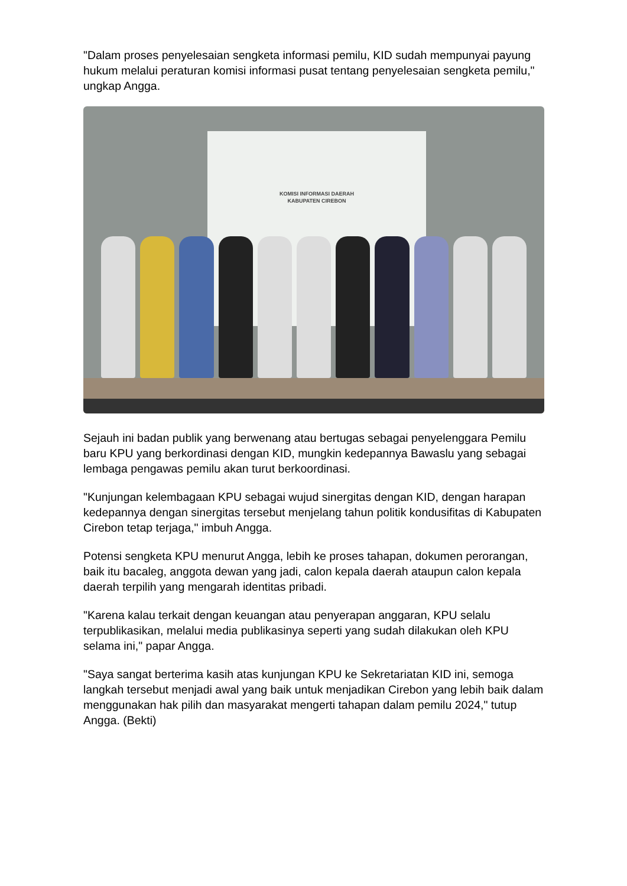"Dalam proses penyelesaian sengketa informasi pemilu, KID sudah mempunyai payung hukum melalui peraturan komisi informasi pusat tentang penyelesaian sengketa pemilu," ungkap Angga.
KOMISI INFORMASI DAERAH
KABUPATEN CIREBON
Sejauh ini badan publik yang berwenang atau bertugas sebagai penyelenggara Pemilu baru KPU yang berkordinasi dengan KID, mungkin kedepannya Bawaslu yang sebagai lembaga pengawas pemilu akan turut berkoordinasi.
"Kunjungan kelembagaan KPU sebagai wujud sinergitas dengan KID, dengan harapan kedepannya dengan sinergitas tersebut menjelang tahun politik kondusifitas di Kabupaten Cirebon tetap terjaga," imbuh Angga.
Potensi sengketa KPU menurut Angga, lebih ke proses tahapan, dokumen perorangan, baik itu bacaleg, anggota dewan yang jadi, calon kepala daerah ataupun calon kepala daerah terpilih yang mengarah identitas pribadi.
"Karena kalau terkait dengan keuangan atau penyerapan anggaran, KPU selalu terpublikasikan, melalui media publikasinya seperti yang sudah dilakukan oleh KPU selama ini," papar Angga.
"Saya sangat berterima kasih atas kunjungan KPU ke Sekretariatan KID ini, semoga langkah tersebut menjadi awal yang baik untuk menjadikan Cirebon yang lebih baik dalam menggunakan hak pilih dan masyarakat mengerti tahapan dalam pemilu 2024," tutup Angga. (Bekti)